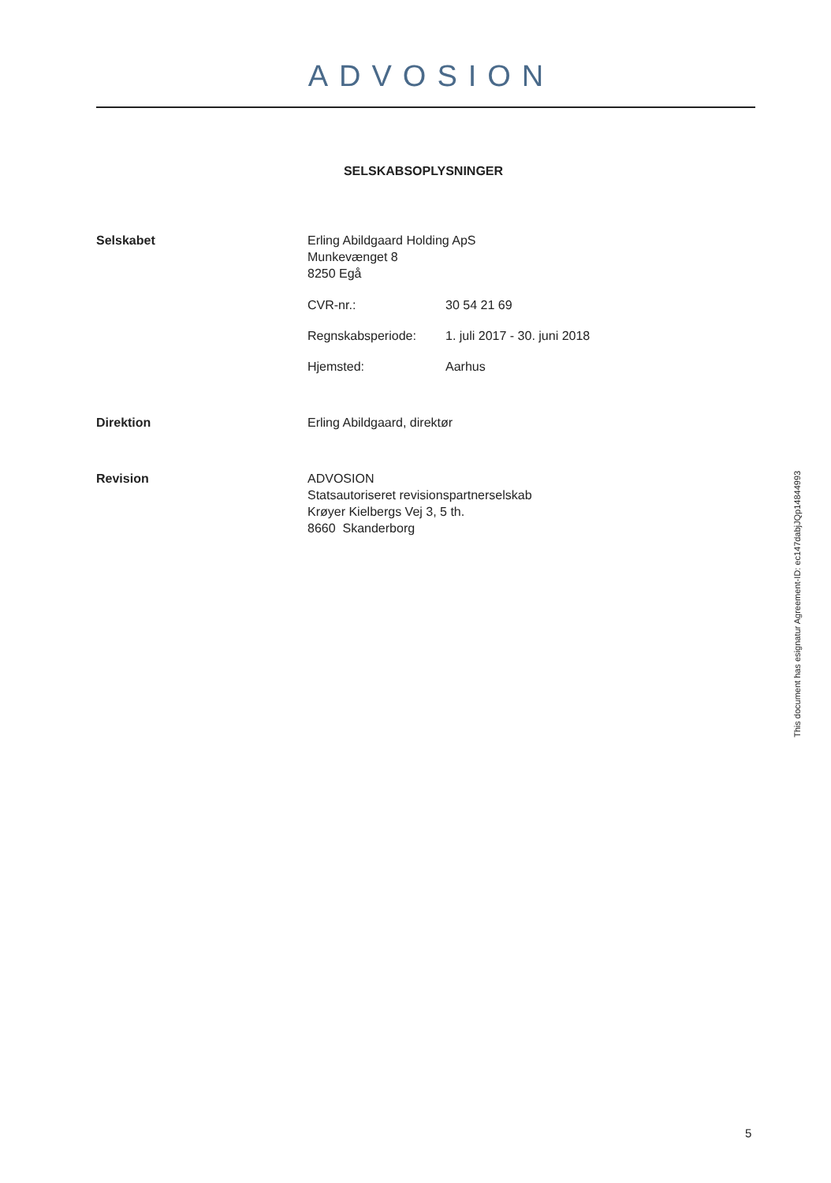ADVOSION
SELSKABSOPLYSNINGER
Selskabet Erling Abildgaard Holding ApS
Munkevænget 8
8250 Egå
CVR-nr.: 30 54 21 69
Regnskabsperiode: 1. juli 2017 - 30. juni 2018
Hjemsted: Aarhus
Direktion Erling Abildgaard, direktør
Revision ADVOSION
Statsautoriseret revisionspartnerselskab
Krøyer Kielbergs Vej 3, 5 th.
8660 Skanderborg
This document has esignatur Agreement-ID: ec147dabjJQp14844993
5